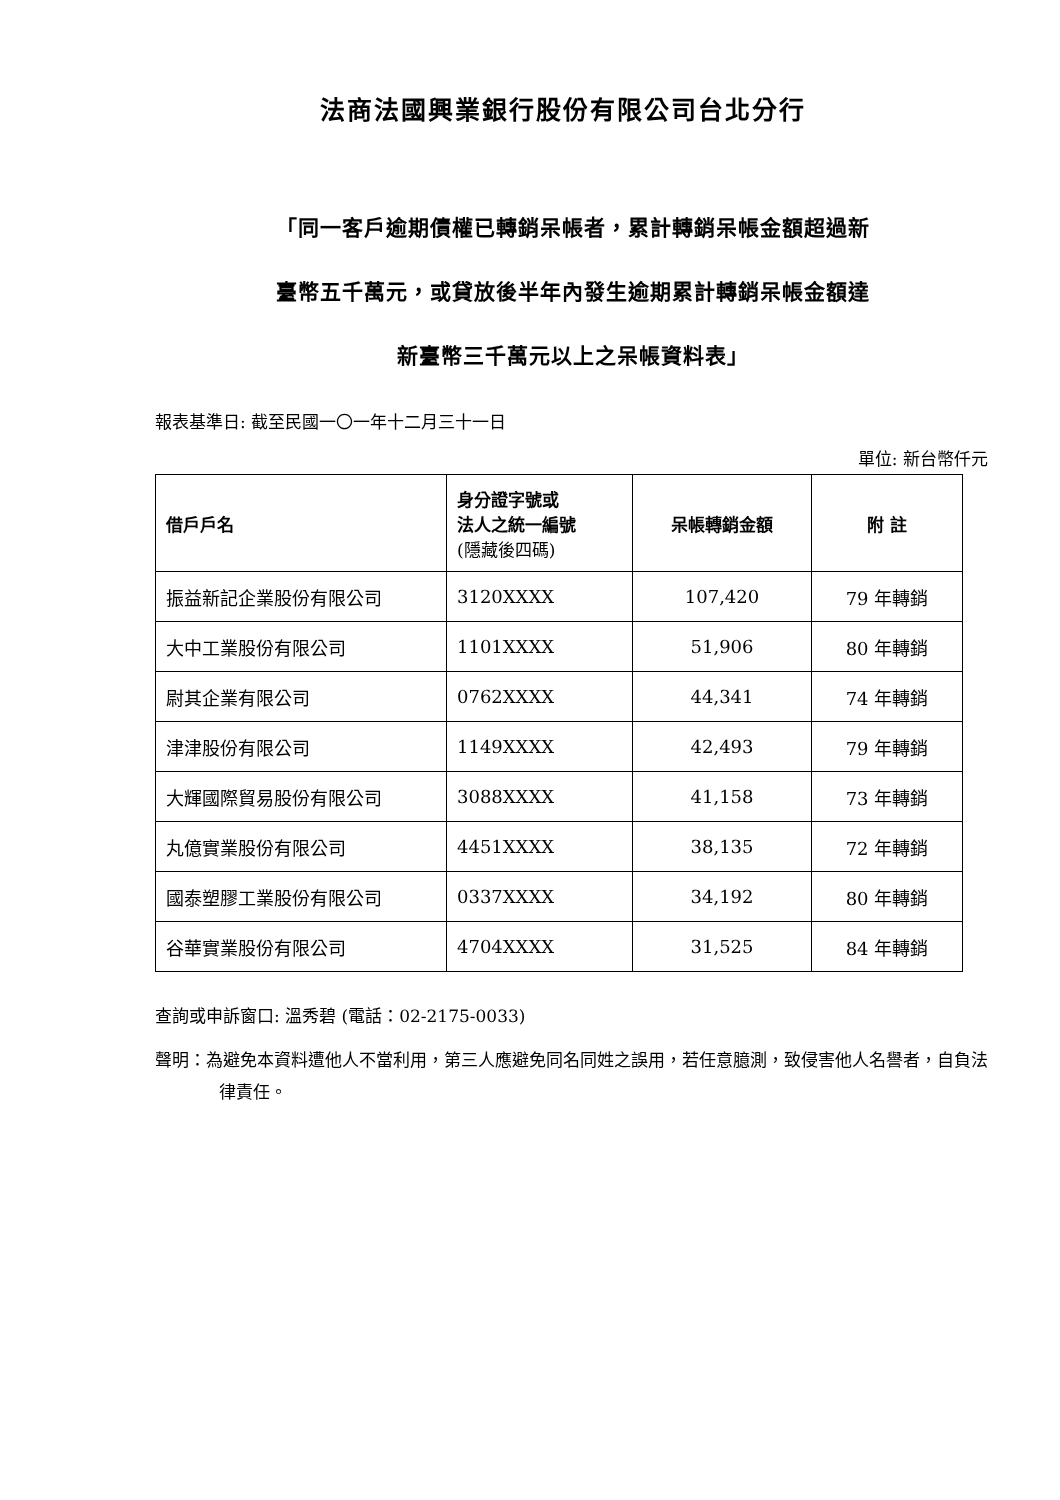法商法國興業銀行股份有限公司台北分行
「同一客戶逾期債權已轉銷呆帳者，累計轉銷呆帳金額超過新
臺幣五千萬元，或貸放後半年內發生逾期累計轉銷呆帳金額達
新臺幣三千萬元以上之呆帳資料表」
報表基準日: 截至民國一〇一年十二月三十一日
單位: 新台幣仟元
| 借戶戶名 | 身分證字號或 法人之統一編號 (隱藏後四碼) | 呆帳轉銷金額 | 附 註 |
| --- | --- | --- | --- |
| 振益新記企業股份有限公司 | 3120XXXX | 107,420 | 79 年轉銷 |
| 大中工業股份有限公司 | 1101XXXX | 51,906 | 80 年轉銷 |
| 尉其企業有限公司 | 0762XXXX | 44,341 | 74 年轉銷 |
| 津津股份有限公司 | 1149XXXX | 42,493 | 79 年轉銷 |
| 大輝國際貿易股份有限公司 | 3088XXXX | 41,158 | 73 年轉銷 |
| 丸億實業股份有限公司 | 4451XXXX | 38,135 | 72 年轉銷 |
| 國泰塑膠工業股份有限公司 | 0337XXXX | 34,192 | 80 年轉銷 |
| 谷華實業股份有限公司 | 4704XXXX | 31,525 | 84 年轉銷 |
查詢或申訴窗口: 溫秀碧 (電話：02-2175-0033)
聲明：為避免本資料遭他人不當利用，第三人應避免同名同姓之誤用，若任意臆測，致侵害他人名譽者，自負法律責任。